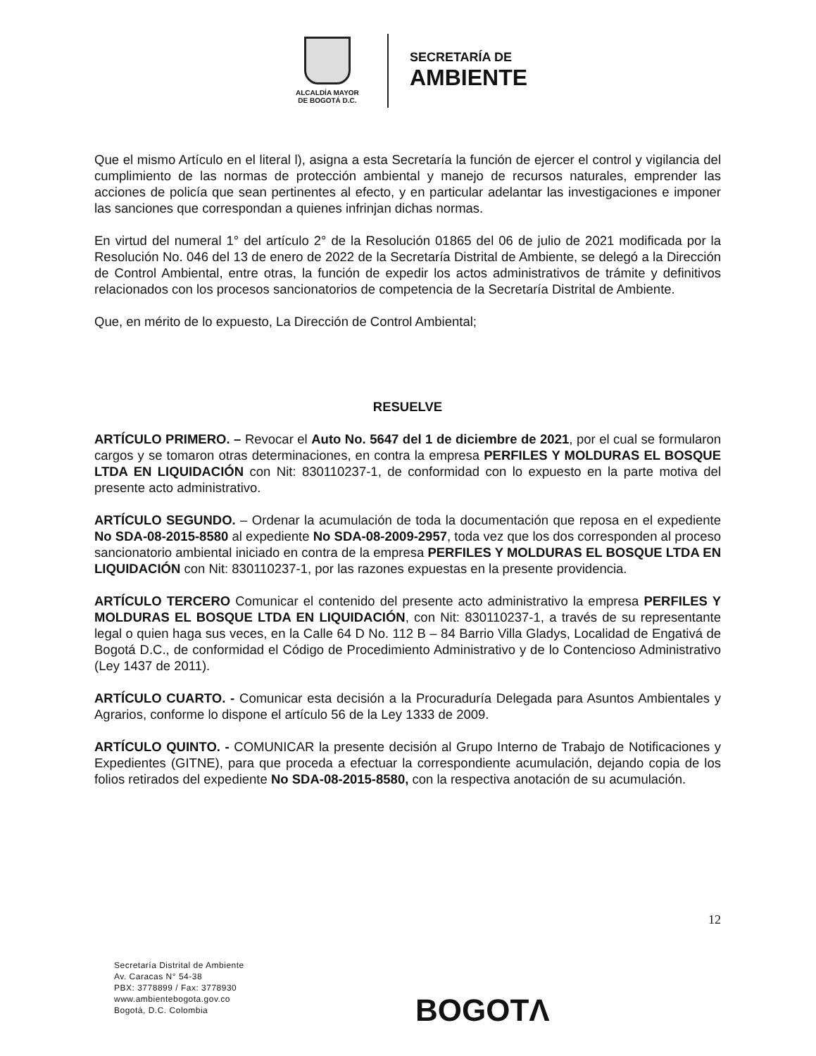ALCALDÍA MAYOR
DE BOGOTÁ D.C.
SECRETARÍA DE
AMBIENTE
Que el mismo Artículo en el literal l), asigna a esta Secretaría la función de ejercer el control y vigilancia del cumplimiento de las normas de protección ambiental y manejo de recursos naturales, emprender las acciones de policía que sean pertinentes al efecto, y en particular adelantar las investigaciones e imponer las sanciones que correspondan a quienes infrinjan dichas normas.
En virtud del numeral 1° del artículo 2° de la Resolución 01865 del 06 de julio de 2021 modificada por la Resolución No. 046 del 13 de enero de 2022 de la Secretaría Distrital de Ambiente, se delegó a la Dirección de Control Ambiental, entre otras, la función de expedir los actos administrativos de trámite y definitivos relacionados con los procesos sancionatorios de competencia de la Secretaría Distrital de Ambiente.
Que, en mérito de lo expuesto, La Dirección de Control Ambiental;
RESUELVE
ARTÍCULO PRIMERO. – Revocar el Auto No. 5647 del 1 de diciembre de 2021, por el cual se formularon cargos y se tomaron otras determinaciones, en contra la empresa PERFILES Y MOLDURAS EL BOSQUE LTDA EN LIQUIDACIÓN con Nit: 830110237-1, de conformidad con lo expuesto en la parte motiva del presente acto administrativo.
ARTÍCULO SEGUNDO. – Ordenar la acumulación de toda la documentación que reposa en el expediente No SDA-08-2015-8580 al expediente No SDA-08-2009-2957, toda vez que los dos corresponden al proceso sancionatorio ambiental iniciado en contra de la empresa PERFILES Y MOLDURAS EL BOSQUE LTDA EN LIQUIDACIÓN con Nit: 830110237-1, por las razones expuestas en la presente providencia.
ARTÍCULO TERCERO Comunicar el contenido del presente acto administrativo la empresa PERFILES Y MOLDURAS EL BOSQUE LTDA EN LIQUIDACIÓN, con Nit: 830110237-1, a través de su representante legal o quien haga sus veces, en la Calle 64 D No. 112 B – 84 Barrio Villa Gladys, Localidad de Engativá de Bogotá D.C., de conformidad el Código de Procedimiento Administrativo y de lo Contencioso Administrativo (Ley 1437 de 2011).
ARTÍCULO CUARTO. - Comunicar esta decisión a la Procuraduría Delegada para Asuntos Ambientales y Agrarios, conforme lo dispone el artículo 56 de la Ley 1333 de 2009.
ARTÍCULO QUINTO. - COMUNICAR la presente decisión al Grupo Interno de Trabajo de Notificaciones y Expedientes (GITNE), para que proceda a efectuar la correspondiente acumulación, dejando copia de los folios retirados del expediente No SDA-08-2015-8580, con la respectiva anotación de su acumulación.
12
Secretaría Distrital de Ambiente
Av. Caracas N° 54-38
PBX: 3778899 / Fax: 3778930
www.ambientebogota.gov.co
Bogotá, D.C. Colombia
BOGOTΛ